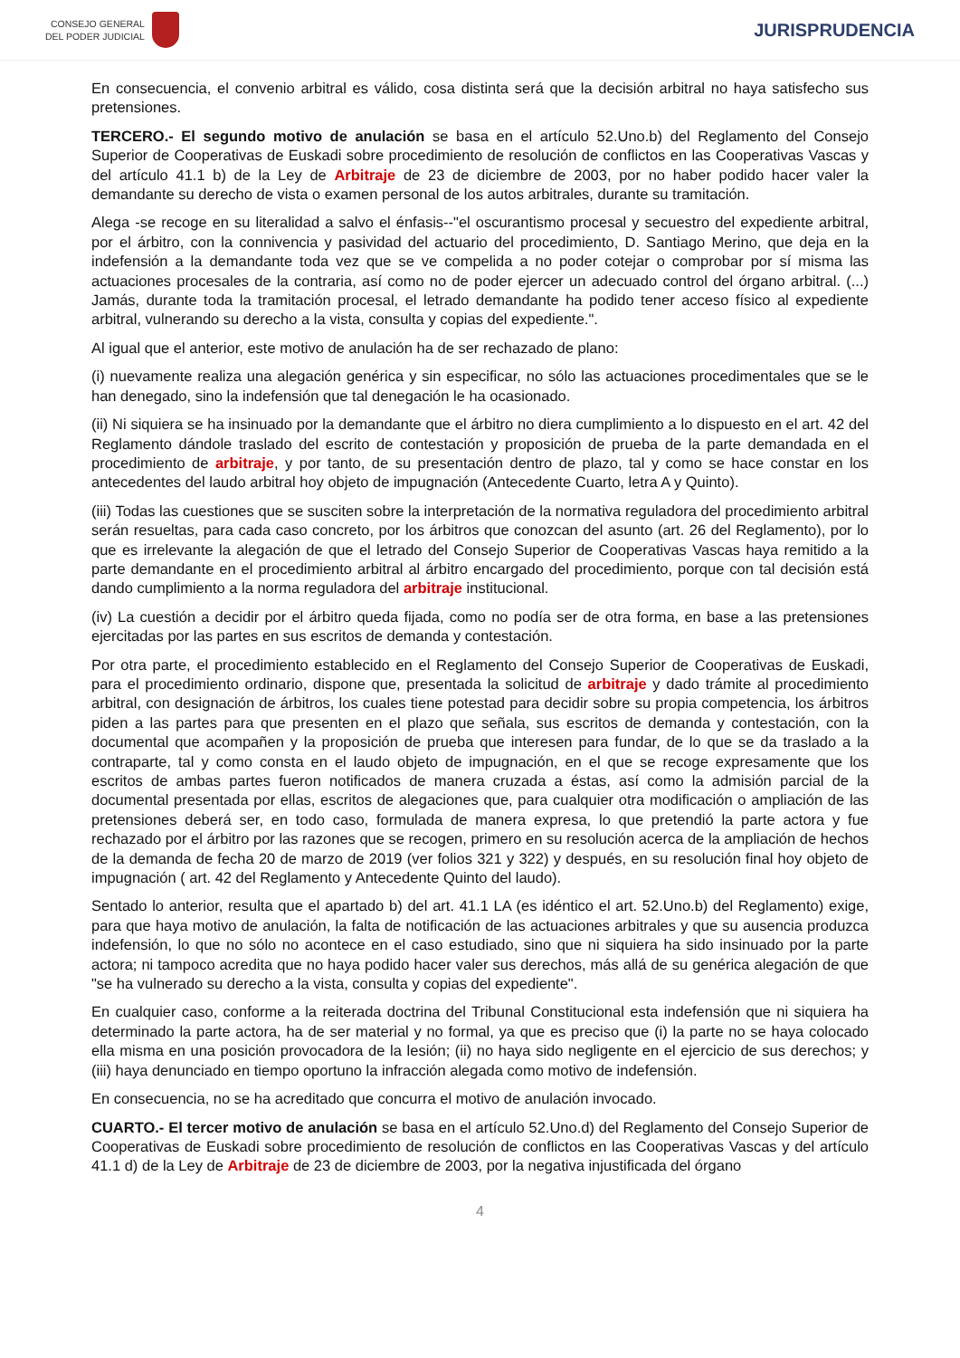CONSEJO GENERAL
DEL PODER JUDICIAL
JURISPRUDENCIA
En consecuencia, el convenio arbitral es válido, cosa distinta será que la decisión arbitral no haya satisfecho sus pretensiones.
TERCERO.- El segundo motivo de anulación se basa en el artículo 52.Uno.b) del Reglamento del Consejo Superior de Cooperativas de Euskadi sobre procedimiento de resolución de conflictos en las Cooperativas Vascas y del artículo 41.1 b) de la Ley de Arbitraje de 23 de diciembre de 2003, por no haber podido hacer valer la demandante su derecho de vista o examen personal de los autos arbitrales, durante su tramitación.
Alega -se recoge en su literalidad a salvo el énfasis--"el oscurantismo procesal y secuestro del expediente arbitral, por el árbitro, con la connivencia y pasividad del actuario del procedimiento, D. Santiago Merino, que deja en la indefensión a la demandante toda vez que se ve compelida a no poder cotejar o comprobar por sí misma las actuaciones procesales de la contraria, así como no de poder ejercer un adecuado control del órgano arbitral. (...) Jamás, durante toda la tramitación procesal, el letrado demandante ha podido tener acceso físico al expediente arbitral, vulnerando su derecho a la vista, consulta y copias del expediente.".
Al igual que el anterior, este motivo de anulación ha de ser rechazado de plano:
(i) nuevamente realiza una alegación genérica y sin especificar, no sólo las actuaciones procedimentales que se le han denegado, sino la indefensión que tal denegación le ha ocasionado.
(ii) Ni siquiera se ha insinuado por la demandante que el árbitro no diera cumplimiento a lo dispuesto en el art. 42 del Reglamento dándole traslado del escrito de contestación y proposición de prueba de la parte demandada en el procedimiento de arbitraje, y por tanto, de su presentación dentro de plazo, tal y como se hace constar en los antecedentes del laudo arbitral hoy objeto de impugnación (Antecedente Cuarto, letra A y Quinto).
(iii) Todas las cuestiones que se susciten sobre la interpretación de la normativa reguladora del procedimiento arbitral serán resueltas, para cada caso concreto, por los árbitros que conozcan del asunto (art. 26 del Reglamento), por lo que es irrelevante la alegación de que el letrado del Consejo Superior de Cooperativas Vascas haya remitido a la parte demandante en el procedimiento arbitral al árbitro encargado del procedimiento, porque con tal decisión está dando cumplimiento a la norma reguladora del arbitraje institucional.
(iv) La cuestión a decidir por el árbitro queda fijada, como no podía ser de otra forma, en base a las pretensiones ejercitadas por las partes en sus escritos de demanda y contestación.
Por otra parte, el procedimiento establecido en el Reglamento del Consejo Superior de Cooperativas de Euskadi, para el procedimiento ordinario, dispone que, presentada la solicitud de arbitraje y dado trámite al procedimiento arbitral, con designación de árbitros, los cuales tiene potestad para decidir sobre su propia competencia, los árbitros piden a las partes para que presenten en el plazo que señala, sus escritos de demanda y contestación, con la documental que acompañen y la proposición de prueba que interesen para fundar, de lo que se da traslado a la contraparte, tal y como consta en el laudo objeto de impugnación, en el que se recoge expresamente que los escritos de ambas partes fueron notificados de manera cruzada a éstas, así como la admisión parcial de la documental presentada por ellas, escritos de alegaciones que, para cualquier otra modificación o ampliación de las pretensiones deberá ser, en todo caso, formulada de manera expresa, lo que pretendió la parte actora y fue rechazado por el árbitro por las razones que se recogen, primero en su resolución acerca de la ampliación de hechos de la demanda de fecha 20 de marzo de 2019 (ver folios 321 y 322) y después, en su resolución final hoy objeto de impugnación ( art. 42 del Reglamento y Antecedente Quinto del laudo).
Sentado lo anterior, resulta que el apartado b) del art. 41.1 LA (es idéntico el art. 52.Uno.b) del Reglamento) exige, para que haya motivo de anulación, la falta de notificación de las actuaciones arbitrales y que su ausencia produzca indefensión, lo que no sólo no acontece en el caso estudiado, sino que ni siquiera ha sido insinuado por la parte actora; ni tampoco acredita que no haya podido hacer valer sus derechos, más allá de su genérica alegación de que "se ha vulnerado su derecho a la vista, consulta y copias del expediente".
En cualquier caso, conforme a la reiterada doctrina del Tribunal Constitucional esta indefensión que ni siquiera ha determinado la parte actora, ha de ser material y no formal, ya que es preciso que (i) la parte no se haya colocado ella misma en una posición provocadora de la lesión; (ii) no haya sido negligente en el ejercicio de sus derechos; y (iii) haya denunciado en tiempo oportuno la infracción alegada como motivo de indefensión.
En consecuencia, no se ha acreditado que concurra el motivo de anulación invocado.
CUARTO.- El tercer motivo de anulación se basa en el artículo 52.Uno.d) del Reglamento del Consejo Superior de Cooperativas de Euskadi sobre procedimiento de resolución de conflictos en las Cooperativas Vascas y del artículo 41.1 d) de la Ley de Arbitraje de 23 de diciembre de 2003, por la negativa injustificada del órgano
4